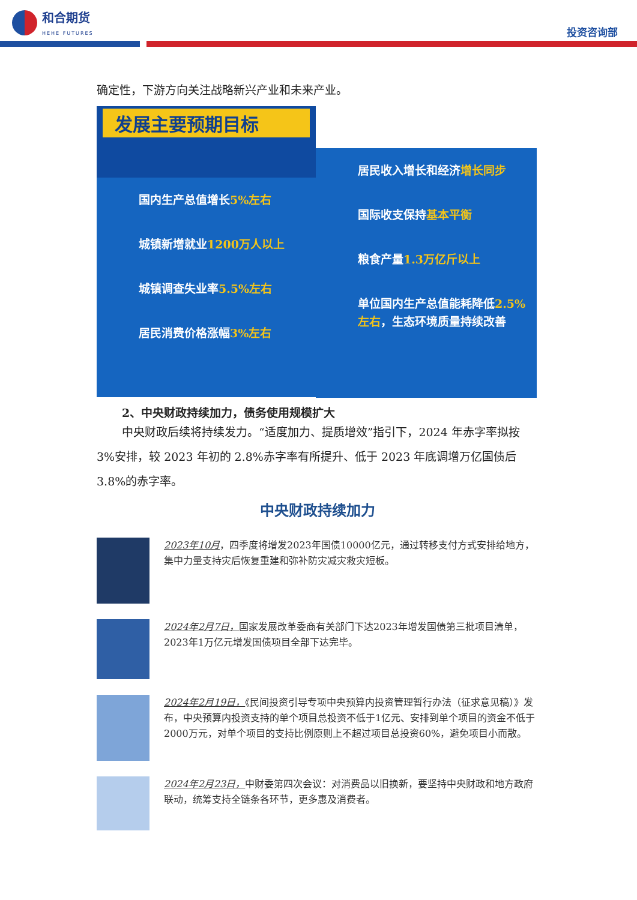和合期货
HEHE FUTURES
投资咨询部
确定性，下游方向关注战略新兴产业和未来产业。
发展主要预期目标
国内生产总值增长5%左右
城镇新增就业1200万人以上
城镇调查失业率5.5%左右
居民消费价格涨幅3%左右
居民收入增长和经济增长同步
国际收支保持基本平衡
粮食产量1.3万亿斤以上
单位国内生产总值能耗降低2.5%左右，生态环境质量持续改善
2、中央财政持续加力，债务使用规模扩大
中央财政后续将持续发力。“适度加力、提质增效”指引下，2024 年赤字率拟按 3%安排，较 2023 年初的 2.8%赤字率有所提升、低于 2023 年底调增万亿国债后 3.8%的赤字率。
中央财政持续加力
2023年10月，四季度将增发2023年国债10000亿元，通过转移支付方式安排给地方，集中力量支持灾后恢复重建和弥补防灾减灾救灾短板。
2024年2月7日，国家发展改革委商有关部门下达2023年增发国债第三批项目清单，2023年1万亿元增发国债项目全部下达完毕。
2024年2月19日，《民间投资引导专项中央预算内投资管理暂行办法（征求意见稿）》发布，中央预算内投资支持的单个项目总投资不低于1亿元、安排到单个项目的资金不低于2000万元，对单个项目的支持比例原则上不超过项目总投资60%，避免项目小而散。
2024年2月23日，中财委第四次会议：对消费品以旧换新，要坚持中央财政和地方政府联动，统筹支持全链条各环节，更多惠及消费者。